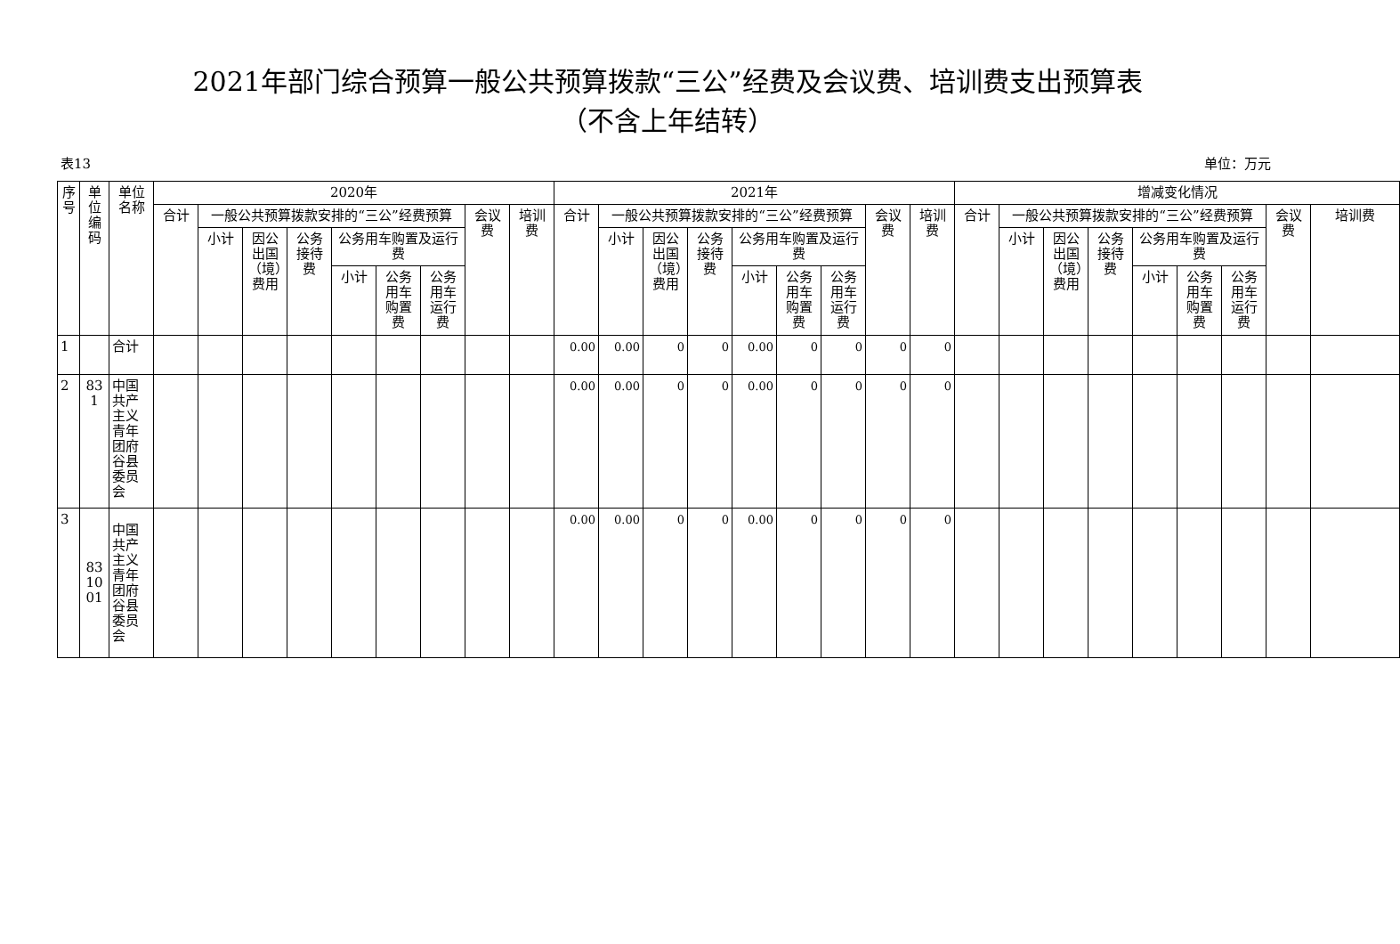2021年部门综合预算一般公共预算拨款“三公”经费及会议费、培训费支出预算表
（不含上年结转）
表13 单位：万元
| 序号 | 单位编码 | 单位名称 | 2020年 | | | | | | | | | 2021年 | | | | | | | | | 增减变化情况 | | | | | | | | |
| --- | --- | --- | --- | --- | --- | --- | --- | --- | --- | --- | --- | --- | --- | --- | --- | --- | --- | --- | --- | --- | --- | --- | --- | --- | --- | --- | --- | --- | --- |
| | | | 合计 | 一般公共预算拨款安排的“三公”经费预算 | | | | | | 会议费 | 培训费 | 合计 | 一般公共预算拨款安排的“三公”经费预算 | | | | | | 会议费 | 培训费 | 合计 | 一般公共预算拨款安排的“三公”经费预算 | | | | | | 会议费 | 培训费 |
| | | | | 小计 | 因公出国（境）费用 | 公务接待费 | 公务用车购置及运行费 | | | | | | 小计 | 因公出国（境）费用 | 公务接待费 | 公务用车购置及运行费 | | | | | | 小计 | 因公出国（境）费用 | 公务接待费 | 公务用车购置及运行费 | | | | |
| | | | | | | | 小计 | 公务用车购置费 | 公务用车运行费 | | | | | | | 小计 | 公务用车购置费 | 公务用车运行费 | | | | | | | 小计 | 公务用车购置费 | 公务用车运行费 | | |
| 1 | | 合计 | | | | | | | | | | 0.00 | 0.00 | 0 | 0 | 0.00 | 0 | 0 | 0 | 0 | | | | | | | | | |
| 2 | 831 | 中国共产主义青年团府谷县委员会 | | | | | | | | | | 0.00 | 0.00 | 0 | 0 | 0.00 | 0 | 0 | 0 | 0 | | | | | | | | | |
| 3 | 831001 | 中国共产主义青年团府谷县委员会 | | | | | | | | | | 0.00 | 0.00 | 0 | 0 | 0.00 | 0 | 0 | 0 | 0 | | | | | | | | | |